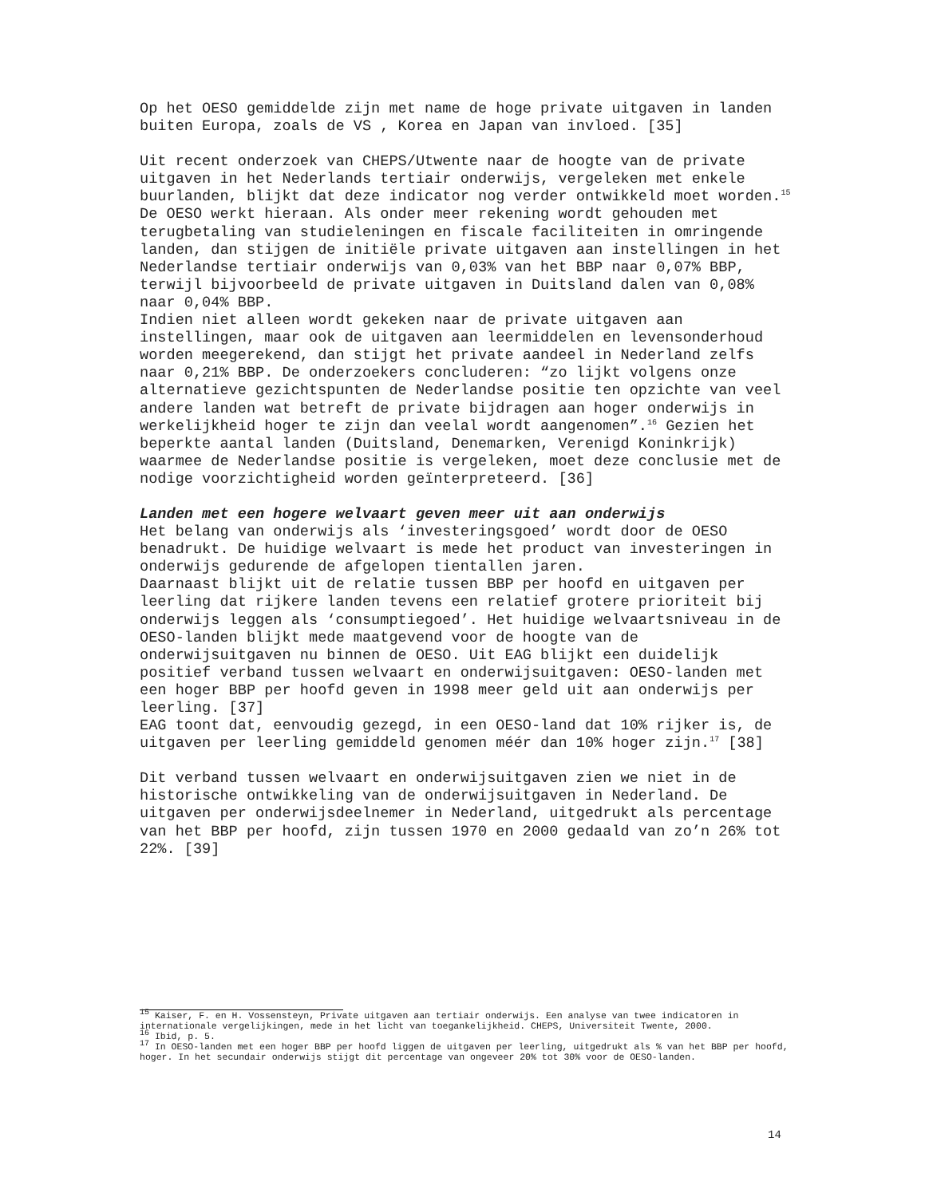Op het OESO gemiddelde zijn met name de hoge private uitgaven in landen buiten Europa, zoals de VS , Korea en Japan van invloed. [35]
Uit recent onderzoek van CHEPS/Utwente naar de hoogte van de private uitgaven in het Nederlands tertiair onderwijs, vergeleken met enkele buurlanden, blijkt dat deze indicator nog verder ontwikkeld moet worden.<sup>15</sup> De OESO werkt hieraan. Als onder meer rekening wordt gehouden met terugbetaling van studieleningen en fiscale faciliteiten in omringende landen, dan stijgen de initiële private uitgaven aan instellingen in het Nederlandse tertiair onderwijs van 0,03% van het BBP naar 0,07% BBP, terwijl bijvoorbeeld de private uitgaven in Duitsland dalen van 0,08% naar 0,04% BBP.
Indien niet alleen wordt gekeken naar de private uitgaven aan instellingen, maar ook de uitgaven aan leermiddelen en levensonderhoud worden meegerekend, dan stijgt het private aandeel in Nederland zelfs naar 0,21% BBP. De onderzoekers concluderen: “zo lijkt volgens onze alternatieve gezichtspunten de Nederlandse positie ten opzichte van veel andere landen wat betreft de private bijdragen aan hoger onderwijs in werkelijkheid hoger te zijn dan veelal wordt aangenomen”.<sup>16</sup> Gezien het beperkte aantal landen (Duitsland, Denemarken, Verenigd Koninkrijk) waarmee de Nederlandse positie is vergeleken, moet deze conclusie met de nodige voorzichtigheid worden geïnterpreteerd. [36]
Landen met een hogere welvaart geven meer uit aan onderwijs
Het belang van onderwijs als ‘investeringsgoed’ wordt door de OESO benadrukt. De huidige welvaart is mede het product van investeringen in onderwijs gedurende de afgelopen tientallen jaren.
Daarnaast blijkt uit de relatie tussen BBP per hoofd en uitgaven per leerling dat rijkere landen tevens een relatief grotere prioriteit bij onderwijs leggen als ‘consumptiegoed’. Het huidige welvaartsniveau in de OESO-landen blijkt mede maatgevend voor de hoogte van de onderwijsuitgaven nu binnen de OESO. Uit EAG blijkt een duidelijk positief verband tussen welvaart en onderwijsuitgaven: OESO-landen met een hoger BBP per hoofd geven in 1998 meer geld uit aan onderwijs per leerling. [37]
EAG toont dat, eenvoudig gezegd, in een OESO-land dat 10% rijker is, de uitgaven per leerling gemiddeld genomen méér dan 10% hoger zijn.<sup>17</sup> [38]
Dit verband tussen welvaart en onderwijsuitgaven zien we niet in de historische ontwikkeling van de onderwijsuitgaven in Nederland. De uitgaven per onderwijsdeelnemer in Nederland, uitgedrukt als percentage van het BBP per hoofd, zijn tussen 1970 en 2000 gedaald van zo’n 26% tot 22%. [39]
<sup>15</sup> Kaiser, F. en H. Vossensteyn, Private uitgaven aan tertiair onderwijs. Een analyse van twee indicatoren in internationale vergelijkingen, mede in het licht van toegankelijkheid. CHEPS, Universiteit Twente, 2000.
<sup>16</sup> Ibid, p. 5.
<sup>17</sup> In OESO-landen met een hoger BBP per hoofd liggen de uitgaven per leerling, uitgedrukt als % van het BBP per hoofd, hoger. In het secundair onderwijs stijgt dit percentage van ongeveer 20% tot 30% voor de OESO-landen.
14